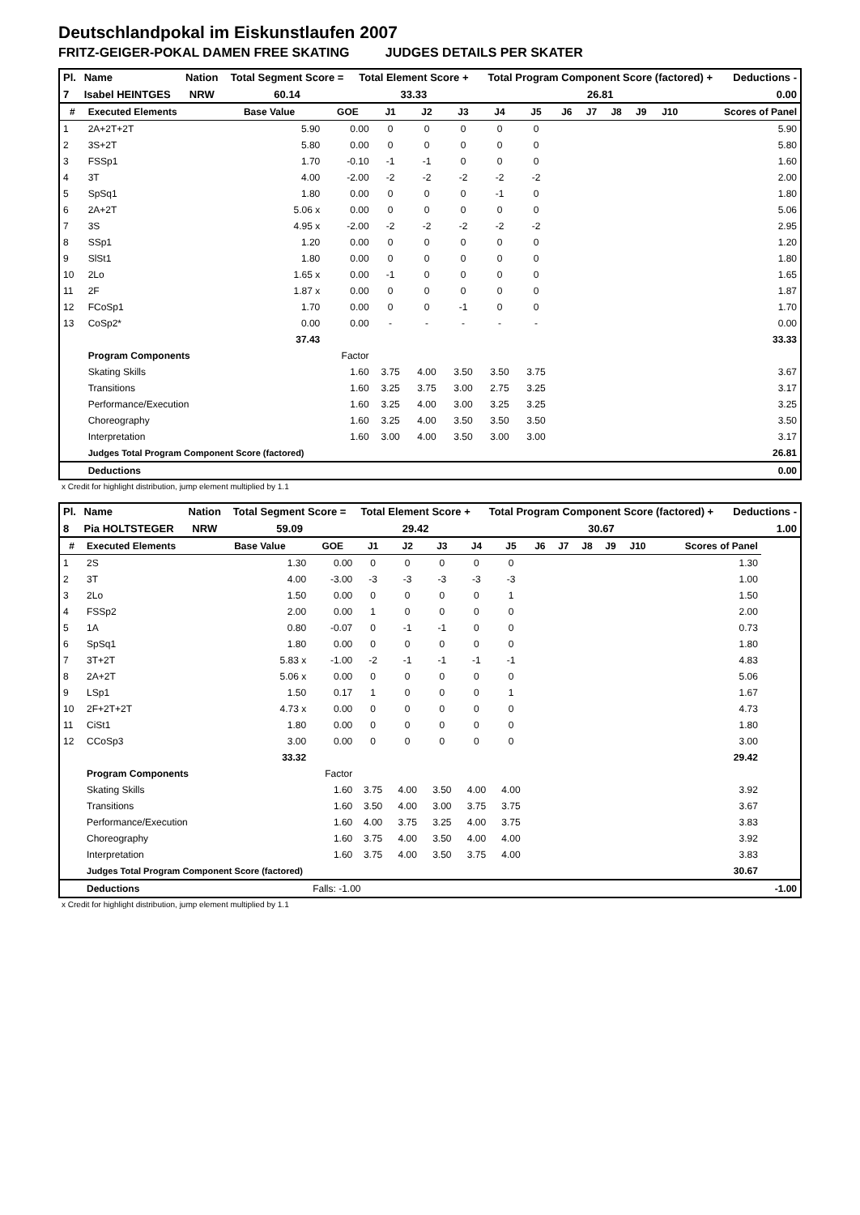Deutschlandpokal im Eiskunstlaufen 2007
FRITZ-GEIGER-POKAL DAMEN FREE SKATING JUDGES DETAILS PER SKATER
| Pl. | Name | Nation | Total Segment Score = | Total Element Score + | Total Program Component Score (factored) + | Deductions - |
| --- | --- | --- | --- | --- | --- | --- |
| 7 | Isabel HEINTGES | NRW | 60.14 | 33.33 | 26.81 | 0.00 |
| # | Executed Elements | Base Value | GOE | J1 | J2 | J3 | J4 | J5 | J6 | J7 | J8 | J9 | J10 | Scores of Panel |
| --- | --- | --- | --- | --- | --- | --- | --- | --- | --- | --- | --- | --- | --- | --- |
| 1 | 2A+2T+2T | 5.90 | 0.00 | 0 | 0 | 0 | 0 | 0 | | | | | | 5.90 |
| 2 | 3S+2T | 5.80 | 0.00 | 0 | 0 | 0 | 0 | 0 | | | | | | 5.80 |
| 3 | FSSp1 | 1.70 | -0.10 | -1 | -1 | 0 | 0 | 0 | | | | | | 1.60 |
| 4 | 3T | 4.00 | -2.00 | -2 | -2 | -2 | -2 | -2 | | | | | | 2.00 |
| 5 | SpSq1 | 1.80 | 0.00 | 0 | 0 | 0 | -1 | 0 | | | | | | 1.80 |
| 6 | 2A+2T | 5.06 x | 0.00 | 0 | 0 | 0 | 0 | 0 | | | | | | 5.06 |
| 7 | 3S | 4.95 x | -2.00 | -2 | -2 | -2 | -2 | -2 | | | | | | 2.95 |
| 8 | SSp1 | 1.20 | 0.00 | 0 | 0 | 0 | 0 | 0 | | | | | | 1.20 |
| 9 | SlSt1 | 1.80 | 0.00 | 0 | 0 | 0 | 0 | 0 | | | | | | 1.80 |
| 10 | 2Lo | 1.65 x | 0.00 | -1 | 0 | 0 | 0 | 0 | | | | | | 1.65 |
| 11 | 2F | 1.87 x | 0.00 | 0 | 0 | 0 | 0 | 0 | | | | | | 1.87 |
| 12 | FCoSp1 | 1.70 | 0.00 | 0 | 0 | -1 | 0 | 0 | | | | | | 1.70 |
| 13 | CoSp2* | 0.00 | 0.00 | - | - | - | - | - | | | | | | 0.00 |
| | | 37.43 | | | | | | | | | | | | 33.33 |
| | Program Components | | Factor | | | | | | | | | | | |
| | Skating Skills | | 1.60 | 3.75 | 4.00 | 3.50 | 3.50 | 3.75 | | | | | | 3.67 |
| | Transitions | | 1.60 | 3.25 | 3.75 | 3.00 | 2.75 | 3.25 | | | | | | 3.17 |
| | Performance/Execution | | 1.60 | 3.25 | 4.00 | 3.00 | 3.25 | 3.25 | | | | | | 3.25 |
| | Choreography | | 1.60 | 3.25 | 4.00 | 3.50 | 3.50 | 3.50 | | | | | | 3.50 |
| | Interpretation | | 1.60 | 3.00 | 4.00 | 3.50 | 3.00 | 3.00 | | | | | | 3.17 |
| | Judges Total Program Component Score (factored) | | | | | | | | | | | | | 26.81 |
| | Deductions | | | | | | | | | | | | | 0.00 |
x Credit for highlight distribution, jump element multiplied by 1.1
| Pl. | Name | Nation | Total Segment Score = | Total Element Score + | Total Program Component Score (factored) + | Deductions - |
| --- | --- | --- | --- | --- | --- | --- |
| 8 | Pia HOLTSTEGER | NRW | 59.09 | 29.42 | 30.67 | 1.00 |
| # | Executed Elements | Base Value | GOE | J1 | J2 | J3 | J4 | J5 | J6 | J7 | J8 | J9 | J10 | Scores of Panel | |
| --- | --- | --- | --- | --- | --- | --- | --- | --- | --- | --- | --- | --- | --- | --- | --- |
| 1 | 2S | 1.30 | 0.00 | 0 | 0 | 0 | 0 | 0 | | | | | | 1.30 | |
| 2 | 3T | 4.00 | -3.00 | -3 | -3 | -3 | -3 | -3 | | | | | | 1.00 | |
| 3 | 2Lo | 1.50 | 0.00 | 0 | 0 | 0 | 0 | 1 | | | | | | 1.50 | |
| 4 | FSSp2 | 2.00 | 0.00 | 1 | 0 | 0 | 0 | 0 | | | | | | 2.00 | |
| 5 | 1A | 0.80 | -0.07 | 0 | -1 | -1 | 0 | 0 | | | | | | 0.73 | |
| 6 | SpSq1 | 1.80 | 0.00 | 0 | 0 | 0 | 0 | 0 | | | | | | 1.80 | |
| 7 | 3T+2T | 5.83 x | -1.00 | -2 | -1 | -1 | -1 | -1 | | | | | | 4.83 | |
| 8 | 2A+2T | 5.06 x | 0.00 | 0 | 0 | 0 | 0 | 0 | | | | | | 5.06 | |
| 9 | LSp1 | 1.50 | 0.17 | 1 | 0 | 0 | 0 | 1 | | | | | | 1.67 | |
| 10 | 2F+2T+2T | 4.73 x | 0.00 | 0 | 0 | 0 | 0 | 0 | | | | | | 4.73 | |
| 11 | CiSt1 | 1.80 | 0.00 | 0 | 0 | 0 | 0 | 0 | | | | | | 1.80 | |
| 12 | CCoSp3 | 3.00 | 0.00 | 0 | 0 | 0 | 0 | 0 | | | | | | 3.00 | |
| | | 33.32 | | | | | | | | | | | | 29.42 | |
| | Program Components | | Factor | | | | | | | | | | | | |
| | Skating Skills | | 1.60 | 3.75 | 4.00 | 3.50 | 4.00 | 4.00 | | | | | | 3.92 | |
| | Transitions | | 1.60 | 3.50 | 4.00 | 3.00 | 3.75 | 3.75 | | | | | | 3.67 | |
| | Performance/Execution | | 1.60 | 4.00 | 3.75 | 3.25 | 4.00 | 3.75 | | | | | | 3.83 | |
| | Choreography | | 1.60 | 3.75 | 4.00 | 3.50 | 4.00 | 4.00 | | | | | | 3.92 | |
| | Interpretation | | 1.60 | 3.75 | 4.00 | 3.50 | 3.75 | 4.00 | | | | | | 3.83 | |
| | Judges Total Program Component Score (factored) | | | | | | | | | | | | | 30.67 | |
| | Deductions | | Falls: -1.00 | | | | | | | | | | | | -1.00 |
x Credit for highlight distribution, jump element multiplied by 1.1